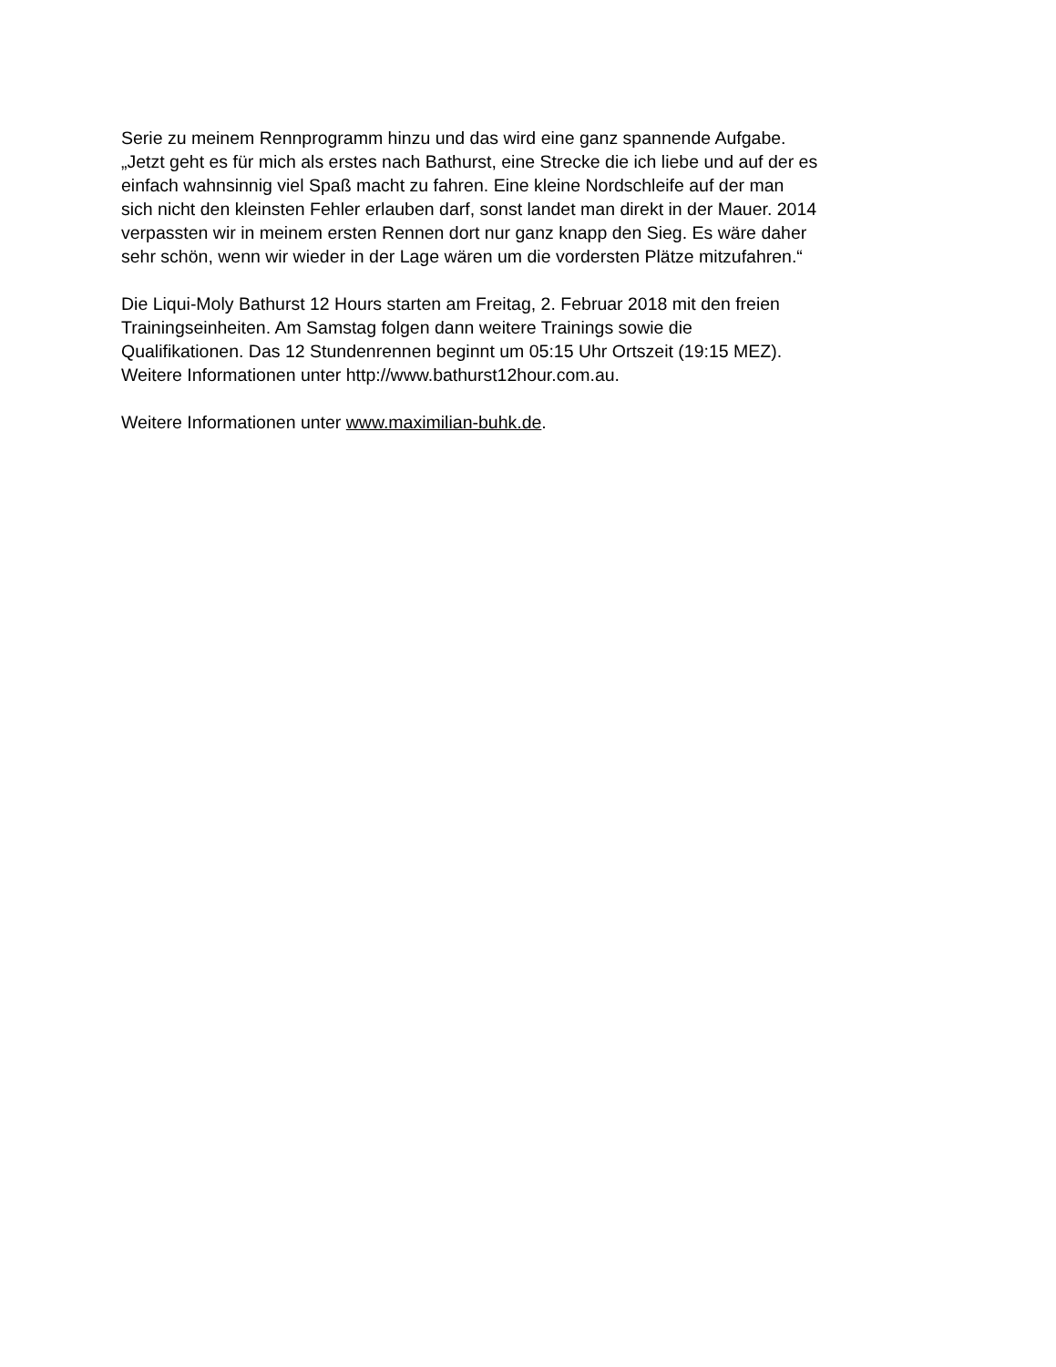Serie zu meinem Rennprogramm hinzu und das wird eine ganz spannende Aufgabe.
„Jetzt geht es für mich als erstes nach Bathurst, eine Strecke die ich liebe und auf der es
einfach wahnsinnig viel Spaß macht zu fahren. Eine kleine Nordschleife auf der man
sich nicht den kleinsten Fehler erlauben darf, sonst landet man direkt in der Mauer. 2014
verpassten wir in meinem ersten Rennen dort nur ganz knapp den Sieg. Es wäre daher
sehr schön, wenn wir wieder in der Lage wären um die vordersten Plätze mitzufahren.“
Die Liqui-Moly Bathurst 12 Hours starten am Freitag, 2. Februar 2018 mit den freien
Trainingseinheiten. Am Samstag folgen dann weitere Trainings sowie die
Qualifikationen. Das 12 Stundenrennen beginnt um 05:15 Uhr Ortszeit (19:15 MEZ).
Weitere Informationen unter http://www.bathurst12hour.com.au.
Weitere Informationen unter www.maximilian-buhk.de.